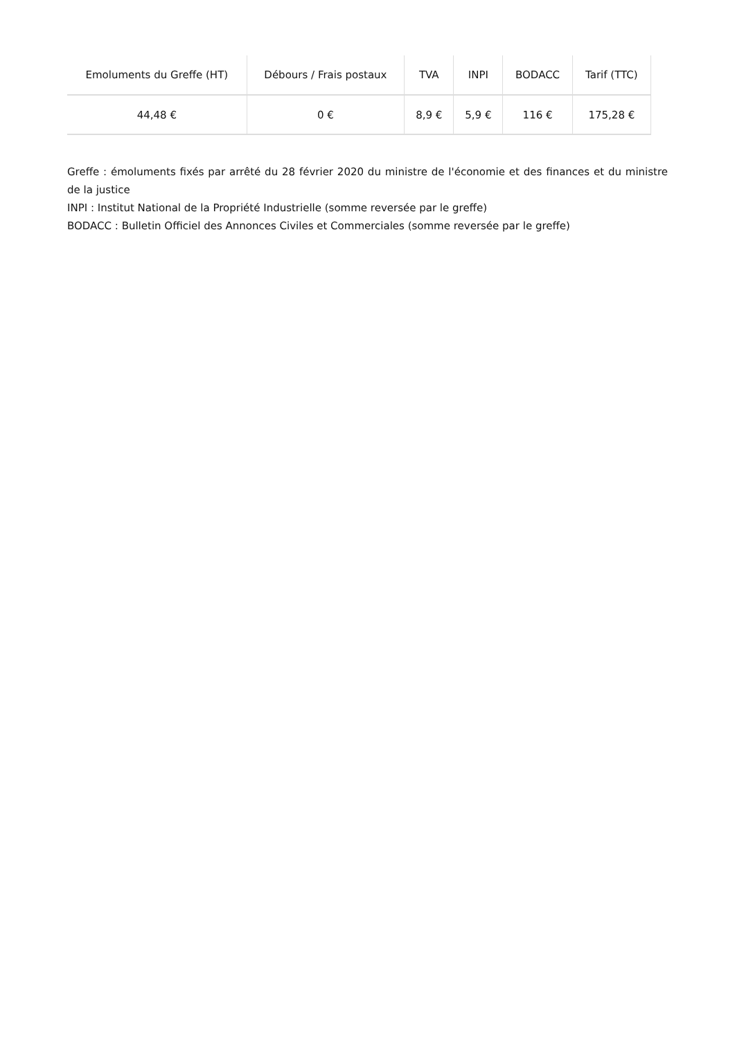| Emoluments du Greffe (HT) | Débours / Frais postaux | TVA | INPI | BODACC | Tarif (TTC) |
| --- | --- | --- | --- | --- | --- |
| 44,48 € | 0 € | 8,9 € | 5,9 € | 116 € | 175,28 € |
Greffe : émoluments fixés par arrêté du 28 février 2020 du ministre de l'économie et des finances et du ministre de la justice
INPI : Institut National de la Propriété Industrielle (somme reversée par le greffe)
BODACC : Bulletin Officiel des Annonces Civiles et Commerciales (somme reversée par le greffe)